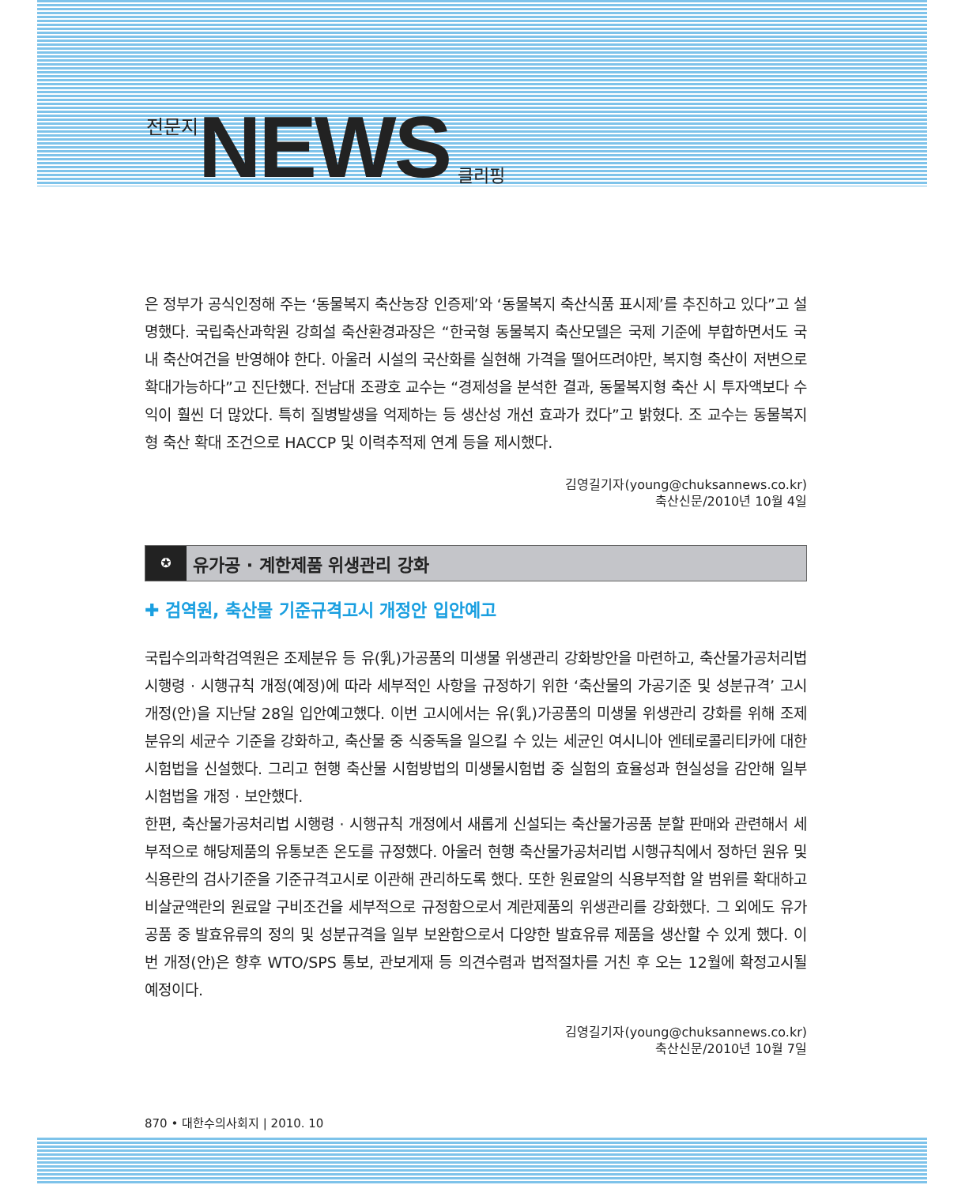전문지 NEWS 클리핑
은 정부가 공식인정해 주는 ‘동물복지 축산농장 인증제’와 ‘동물복지 축산식품 표시제’를 추진하고 있다”고 설명했다. 국립축산과학원 강희설 축산환경과장은 “한국형 동물복지 축산모델은 국제 기준에 부합하면서도 국내 축산여건을 반영해야 한다. 아울러 시설의 국산화를 실현해 가격을 떨어뜨려야만, 복지형 축산이 저변으로 확대가능하다”고 진단했다. 전남대 조광호 교수는 “경제성을 분석한 결과, 동물복지형 축산 시 투자액보다 수익이 훨씬 더 많았다. 특히 질병발생을 억제하는 등 생산성 개선 효과가 컸다”고 밝혔다. 조 교수는 동물복지형 축산 확대 조건으로 HACCP 및 이력추적제 연계 등을 제시했다.
김영길기자(young@chuksannews.co.kr)
축산신문/2010년 10월 4일
✪ 유가공 · 계한제품 위생관리 강화
✚ 검역원, 축산물 기준규격고시 개정안 입안예고
국립수의과학검역원은 조제분유 등 유(乳)가공품의 미생물 위생관리 강화방안을 마련하고, 축산물가공처리법 시행령 · 시행규칙 개정(예정)에 따라 세부적인 사항을 규정하기 위한 ‘축산물의 가공기준 및 성분규격’ 고시 개정(안)을 지난달 28일 입안예고했다. 이번 고시에서는 유(乳)가공품의 미생물 위생관리 강화를 위해 조제분유의 세균수 기준을 강화하고, 축산물 중 식중독을 일으킬 수 있는 세균인 여시니아 엔테로콜리티카에 대한 시험법을 신설했다. 그리고 현행 축산물 시험방법의 미생물시험법 중 실험의 효율성과 현실성을 감안해 일부 시험법을 개정 · 보안했다.
한편, 축산물가공처리법 시행령 · 시행규칙 개정에서 새롭게 신설되는 축산물가공품 분할 판매와 관련해서 세부적으로 해당제품의 유통보존 온도를 규정했다. 아울러 현행 축산물가공처리법 시행규칙에서 정하던 원유 및 식용란의 검사기준을 기준규격고시로 이관해 관리하도록 했다. 또한 원료알의 식용부적합 알 범위를 확대하고 비살균액란의 원료알 구비조건을 세부적으로 규정함으로서 계란제품의 위생관리를 강화했다. 그 외에도 유가공품 중 발효유류의 정의 및 성분규격을 일부 보완함으로서 다양한 발효유류 제품을 생산할 수 있게 했다. 이번 개정(안)은 향후 WTO/SPS 통보, 관보게재 등 의견수렴과 법적절차를 거친 후 오는 12월에 확정고시될 예정이다.
김영길기자(young@chuksannews.co.kr)
축산신문/2010년 10월 7일
870 • 대한수의사회지 | 2010. 10